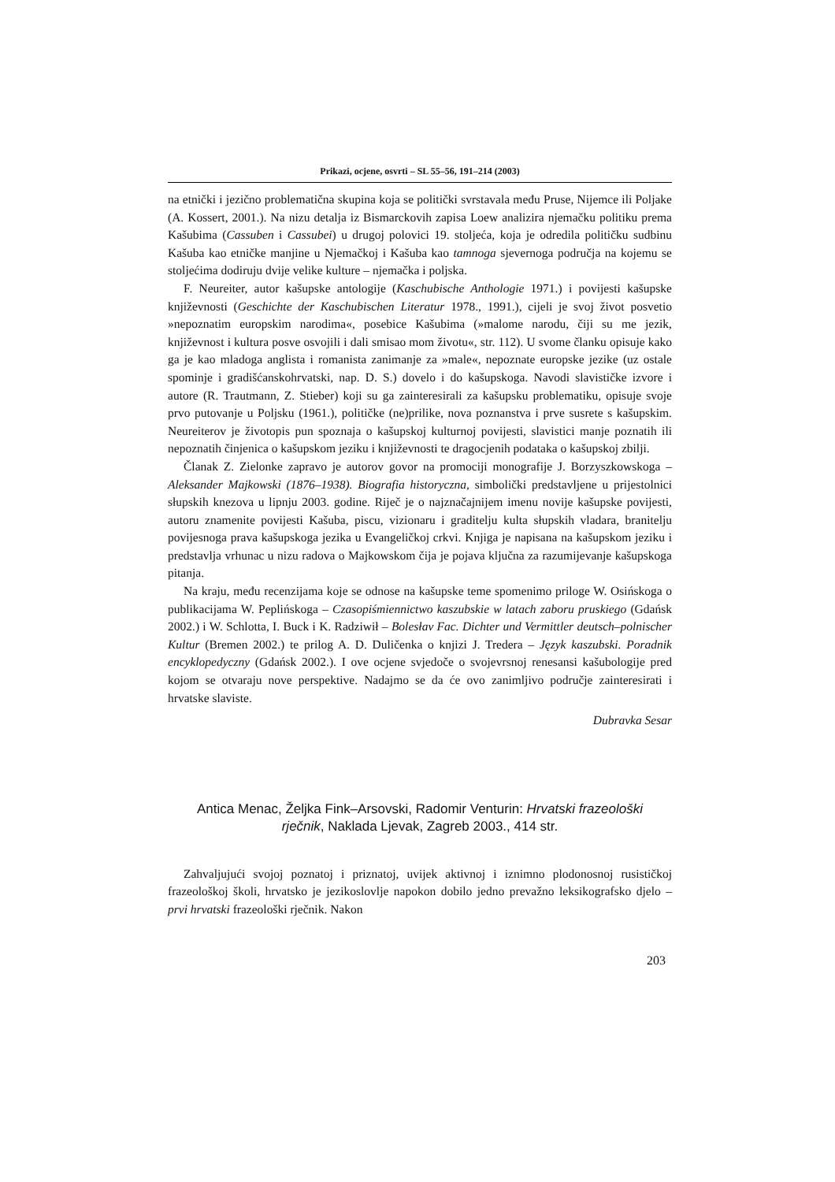Prikazi, ocjene, osvrti – SL 55–56, 191–214 (2003)
na etnički i jezično problematična skupina koja se politički svrstavala među Pruse, Nijemce ili Poljake (A. Kossert, 2001.). Na nizu detalja iz Bismarckovih zapisa Loew analizira njemačku politiku prema Kašubima (Cassuben i Cassubei) u drugoj polovici 19. stoljeća, koja je odredila političku sudbinu Kašuba kao etničke manjine u Njemačkoj i Kašuba kao tamnoga sjevernoga područja na kojemu se stoljećima dodiruju dvije velike kulture – njemačka i poljska.
F. Neureiter, autor kašupske antologije (Kaschubische Anthologie 1971.) i povijesti kašupske književnosti (Geschichte der Kaschubischen Literatur 1978., 1991.), cijeli je svoj život posvetio »nepoznatim europskim narodima«, posebice Kašubima (»malome narodu, čiji su me jezik, književnost i kultura posve osvojili i dali smisao mom životu«, str. 112). U svome članku opisuje kako ga je kao mladoga anglista i romanista zanimanje za »male«, nepoznate europske jezike (uz ostale spominje i gradišćanskohrvatski, nap. D. S.) dovelo i do kašupskoga. Navodi slavističke izvore i autore (R. Trautmann, Z. Stieber) koji su ga zainteresirali za kašupsku problematiku, opisuje svoje prvo putovanje u Poljsku (1961.), političke (ne)prilike, nova poznanstva i prve susrete s kašupskim. Neureiterov je životopis pun spoznaja o kašupskoj kulturnoj povijesti, slavistici manje poznatih ili nepoznatih činjenica o kašupskom jeziku i književnosti te dragocjenih podataka o kašupskoj zbilji.
Članak Z. Zielonke zapravo je autorov govor na promociji monografije J. Borzyszkowskoga – Aleksander Majkowski (1876–1938). Biografia historyczna, simbolički predstavljene u prijestolnici słupskih knezova u lipnju 2003. godine. Riječ je o najznačajnijem imenu novije kašupske povijesti, autoru znamenite povijesti Kašuba, piscu, vizionaru i graditelju kulta słupskih vladara, branitelju povijesnoga prava kašupskoga jezika u Evangeličkoj crkvi. Knjiga je napisana na kašupskom jeziku i predstavlja vrhunac u nizu radova o Majkowskom čija je pojava ključna za razumijevanje kašupskoga pitanja.
Na kraju, među recenzijama koje se odnose na kašupske teme spomenimo priloge W. Osińskoga o publikacijama W. Peplińskoga – Czasopiśmiennictwo kaszubskie w latach zaboru pruskiego (Gdańsk 2002.) i W. Schlotta, I. Buck i K. Radziwił – Bolesłav Fac. Dichter und Vermittler deutsch–polnischer Kultur (Bremen 2002.) te prilog A. D. Duličenka o knjizi J. Tredera – Język kaszubski. Poradnik encyklopedyczny (Gdańsk 2002.). I ove ocjene svjedoče o svojevrsnoj renesansi kašubologije pred kojom se otvaraju nove perspektive. Nadajmo se da će ovo zanimljivo područje zainteresirati i hrvatske slaviste.
Dubravka Sesar
Antica Menac, Željka Fink–Arsovski, Radomir Venturin: Hrvatski frazeološki rječnik, Naklada Ljevak, Zagreb 2003., 414 str.
Zahvaljujući svojoj poznatoj i priznatoj, uvijek aktivnoj i iznimno plodonosnoj rusističkoj frazeološkoj školi, hrvatsko je jezikoslovlje napokon dobilo jedno prevažno leksikografsko djelo – prvi hrvatski frazeološki rječnik. Nakon
203